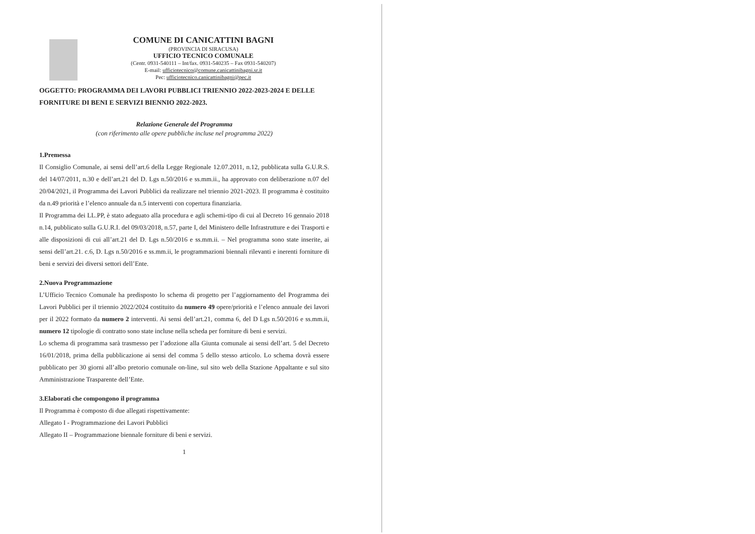COMUNE DI CANICATTINI BAGNI
(PROVINCIA DI SIRACUSA)
UFFICIO TECNICO COMUNALE
(Centr. 0931-540111 – Int/fax. 0931-540235 – Fax 0931-540207)
E-mail: ufficiotecnico@comune.canicattinibagni.sr.it
Pec: ufficiotecnico.canicattinibagni@pec.it
OGGETTO: PROGRAMMA DEI LAVORI PUBBLICI TRIENNIO 2022-2023-2024 E DELLE FORNITURE DI BENI E SERVIZI BIENNIO 2022-2023.
Relazione Generale del Programma
(con riferimento alle opere pubbliche incluse nel programma 2022)
1.Premessa
Il Consiglio Comunale, ai sensi dell’art.6 della Legge Regionale 12.07.2011, n.12, pubblicata sulla G.U.R.S. del 14/07/2011, n.30 e dell’art.21 del D. Lgs n.50/2016 e ss.mm.ii., ha approvato con deliberazione n.07 del 20/04/2021, il Programma dei Lavori Pubblici da realizzare nel triennio 2021-2023. Il programma è costituito da n.49 priorità e l’elenco annuale da n.5 interventi con copertura finanziaria.
Il Programma dei LL.PP, è stato adeguato alla procedura e agli schemi-tipo di cui al Decreto 16 gennaio 2018 n.14, pubblicato sulla G.U.R.I. del 09/03/2018, n.57, parte I, del Ministero delle Infrastrutture e dei Trasporti e alle disposizioni di cui all’art.21 del D. Lgs n.50/2016 e ss.mm.ii. – Nel programma sono state inserite, ai sensi dell’art.21. c.6, D. Lgs n.50/2016 e ss.mm.ii, le programmazioni biennali rilevanti e inerenti forniture di beni e servizi dei diversi settori dell’Ente.
2.Nuova Programmazione
L’Ufficio Tecnico Comunale ha predisposto lo schema di progetto per l’aggiornamento del Programma dei Lavori Pubblici per il triennio 2022/2024 costituito da numero 49 opere/priorità e l’elenco annuale dei lavori per il 2022 formato da numero 2 interventi. Ai sensi dell’art.21, comma 6, del D Lgs n.50/2016 e ss.mm.ii, numero 12 tipologie di contratto sono state incluse nella scheda per forniture di beni e servizi.
Lo schema di programma sarà trasmesso per l’adozione alla Giunta comunale ai sensi dell’art. 5 del Decreto 16/01/2018, prima della pubblicazione ai sensi del comma 5 dello stesso articolo. Lo schema dovrà essere pubblicato per 30 giorni all’albo pretorio comunale on-line, sul sito web della Stazione Appaltante e sul sito Amministrazione Trasparente dell’Ente.
3.Elaborati che compongono il programma
Il Programma è composto di due allegati rispettivamente:
Allegato I - Programmazione dei Lavori Pubblici
Allegato II – Programmazione biennale forniture di beni e servizi.
1